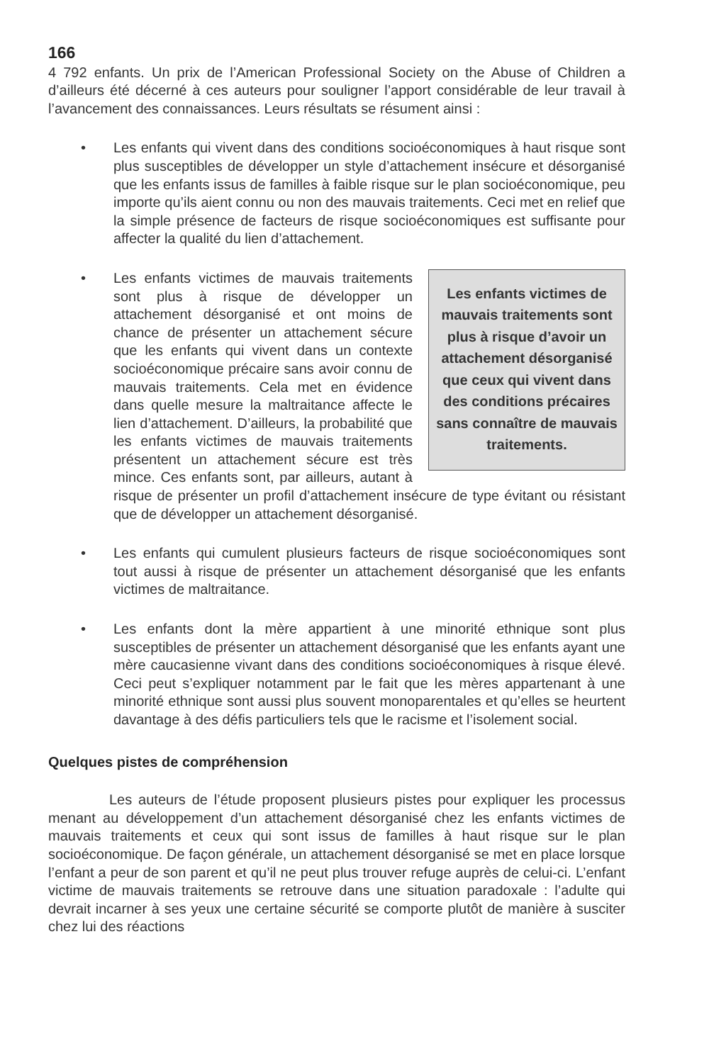166
4 792 enfants. Un prix de l’American Professional Society on the Abuse of Children a d’ailleurs été décerné à ces auteurs pour souligner l’apport considérable de leur travail à l’avancement des connaissances. Leurs résultats se résument ainsi :
• Les enfants qui vivent dans des conditions socioéconomiques à haut risque sont plus susceptibles de développer un style d’attachement insécure et désorganisé que les enfants issus de familles à faible risque sur le plan socioéconomique, peu importe qu’ils aient connu ou non des mauvais traitements. Ceci met en relief que la simple présence de facteurs de risque socioéconomiques est suffisante pour affecter la qualité du lien d’attachement.
•
Les enfants victimes de mauvais traitements sont plus à risque d’avoir un attachement désorganisé que ceux qui vivent dans des conditions précaires sans connaître de mauvais traitements.
Les enfants victimes de mauvais traitements sont plus à risque de développer un attachement désorganisé et ont moins de chance de présenter un attachement sécure que les enfants qui vivent dans un contexte socioéconomique précaire sans avoir connu de mauvais traitements. Cela met en évidence dans quelle mesure la maltraitance affecte le lien d’attachement. D’ailleurs, la probabilité que les enfants victimes de mauvais traitements présentent un attachement sécure est très mince. Ces enfants sont, par ailleurs, autant à risque de présenter un profil d’attachement insécure de type évitant ou résistant que de développer un attachement désorganisé.
• Les enfants qui cumulent plusieurs facteurs de risque socioéconomiques sont tout aussi à risque de présenter un attachement désorganisé que les enfants victimes de maltraitance.
• Les enfants dont la mère appartient à une minorité ethnique sont plus susceptibles de présenter un attachement désorganisé que les enfants ayant une mère caucasienne vivant dans des conditions socioéconomiques à risque élevé. Ceci peut s’expliquer notamment par le fait que les mères appartenant à une minorité ethnique sont aussi plus souvent monoparentales et qu’elles se heurtent davantage à des défis particuliers tels que le racisme et l’isolement social.
Quelques pistes de compréhension
Les auteurs de l’étude proposent plusieurs pistes pour expliquer les processus menant au développement d’un attachement désorganisé chez les enfants victimes de mauvais traitements et ceux qui sont issus de familles à haut risque sur le plan socioéconomique. De façon générale, un attachement désorganisé se met en place lorsque l’enfant a peur de son parent et qu’il ne peut plus trouver refuge auprès de celui-ci. L’enfant victime de mauvais traitements se retrouve dans une situation paradoxale : l’adulte qui devrait incarner à ses yeux une certaine sécurité se comporte plutôt de manière à susciter chez lui des réactions